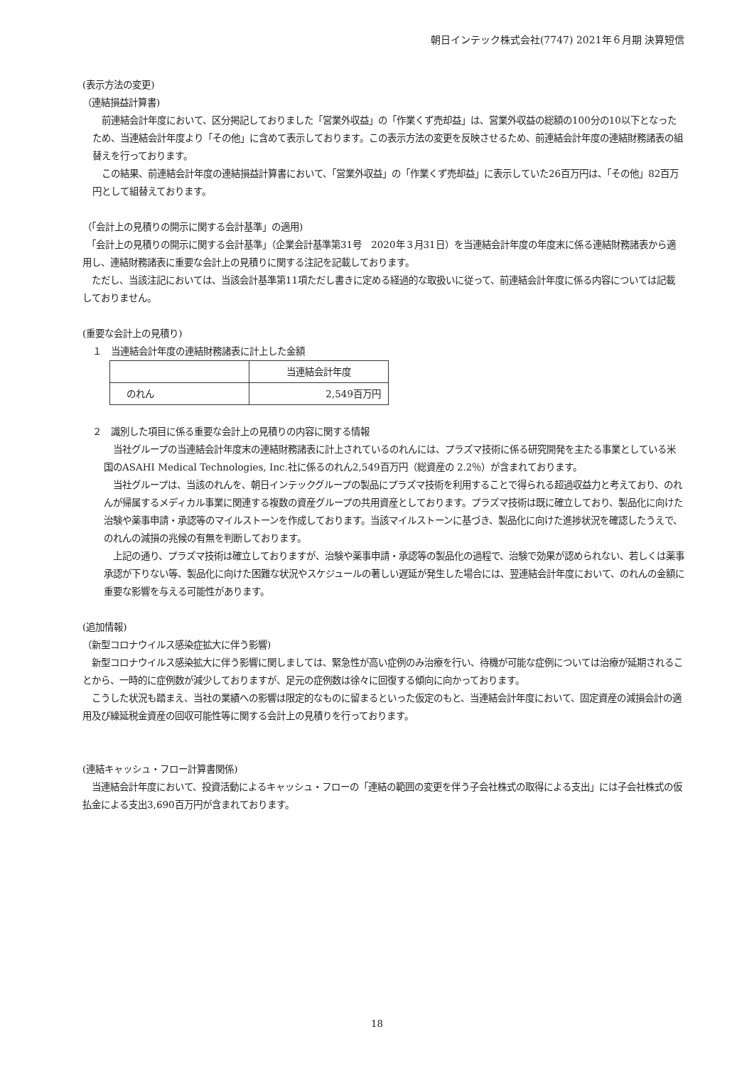朝日インテック株式会社(7747) 2021年６月期 決算短信
(表示方法の変更)
（連結損益計算書)
　前連結会計年度において、区分掲記しておりました「営業外収益」の「作業くず売却益」は、営業外収益の総額の100分の10以下となったため、当連結会計年度より「その他」に含めて表示しております。この表示方法の変更を反映させるため、前連結会計年度の連結財務諸表の組替えを行っております。
　この結果、前連結会計年度の連結損益計算書において、「営業外収益」の「作業くず売却益」に表示していた26百万円は、「その他」82百万円として組替えております。
（「会計上の見積りの開示に関する会計基準」の適用)
　「会計上の見積りの開示に関する会計基準」（企業会計基準第31号　2020年３月31日）を当連結会計年度の年度末に係る連結財務諸表から適用し、連結財務諸表に重要な会計上の見積りに関する注記を記載しております。
　ただし、当該注記においては、当該会計基準第11項ただし書きに定める経過的な取扱いに従って、前連結会計年度に係る内容については記載しておりません。
(重要な会計上の見積り)
１　当連結会計年度の連結財務諸表に計上した金額
| | 当連結会計年度 |
| のれん | 2,549百万円 |
２　識別した項目に係る重要な会計上の見積りの内容に関する情報
　当社グループの当連結会計年度末の連結財務諸表に計上されているのれんには、プラズマ技術に係る研究開発を主たる事業としている米国のASAHI Medical Technologies, Inc.社に係るのれん2,549百万円（総資産の 2.2％）が含まれております。
　当社グループは、当該のれんを、朝日インテックグループの製品にプラズマ技術を利用することで得られる超過収益力と考えており、のれんが帰属するメディカル事業に関連する複数の資産グループの共用資産としております。プラズマ技術は既に確立しており、製品化に向けた治験や薬事申請・承認等のマイルストーンを作成しております。当該マイルストーンに基づき、製品化に向けた進捗状況を確認したうえで、のれんの減損の兆候の有無を判断しております。
　上記の通り、プラズマ技術は確立しておりますが、治験や薬事申請・承認等の製品化の過程で、治験で効果が認められない、若しくは薬事承認が下りない等、製品化に向けた困難な状況やスケジュールの著しい遅延が発生した場合には、翌連結会計年度において、のれんの金額に重要な影響を与える可能性があります。
(追加情報)
（新型コロナウイルス感染症拡大に伴う影響)
　新型コロナウイルス感染拡大に伴う影響に関しましては、緊急性が高い症例のみ治療を行い、待機が可能な症例については治療が延期されることから、一時的に症例数が減少しておりますが、足元の症例数は徐々に回復する傾向に向かっております。
　こうした状況も踏まえ、当社の業績への影響は限定的なものに留まるといった仮定のもと、当連結会計年度において、固定資産の減損会計の適用及び繰延税金資産の回収可能性等に関する会計上の見積りを行っております。
(連結キャッシュ・フロー計算書関係)
　当連結会計年度において、投資活動によるキャッシュ・フローの「連結の範囲の変更を伴う子会社株式の取得による支出」には子会社株式の仮払金による支出3,690百万円が含まれております。
18